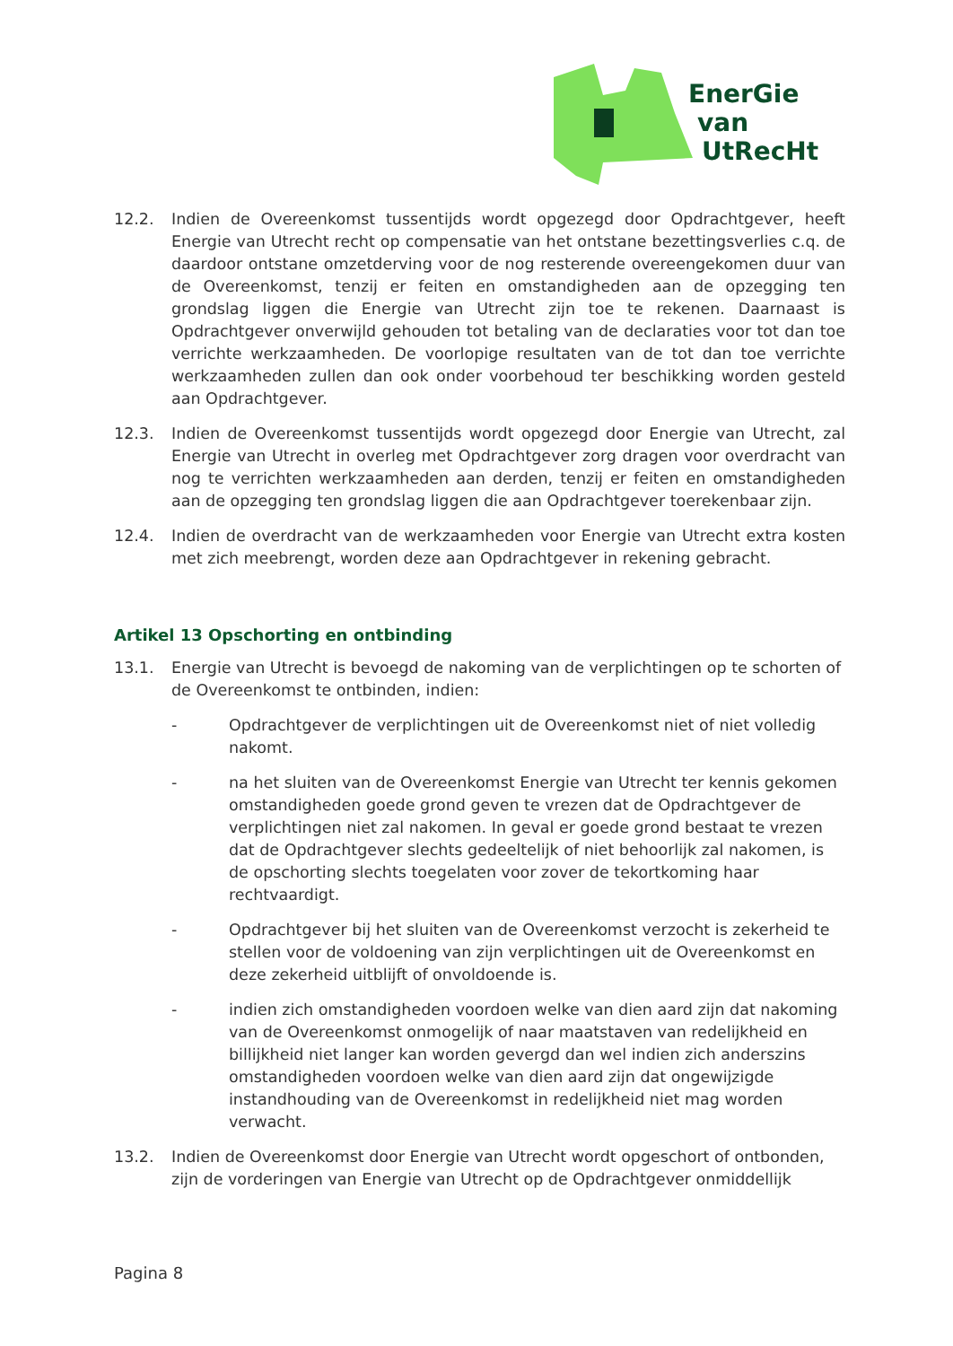EnerGie
van
UtRecHt
12.2. Indien de Overeenkomst tussentijds wordt opgezegd door Opdrachtgever, heeft Energie van Utrecht recht op compensatie van het ontstane bezettingsverlies c.q. de daardoor ontstane omzetderving voor de nog resterende overeengekomen duur van de Overeenkomst, tenzij er feiten en omstandigheden aan de opzegging ten grondslag liggen die Energie van Utrecht zijn toe te rekenen. Daarnaast is Opdrachtgever onverwijld gehouden tot betaling van de declaraties voor tot dan toe verrichte werkzaamheden. De voorlopige resultaten van de tot dan toe verrichte werkzaamheden zullen dan ook onder voorbehoud ter beschikking worden gesteld aan Opdrachtgever.
12.3. Indien de Overeenkomst tussentijds wordt opgezegd door Energie van Utrecht, zal Energie van Utrecht in overleg met Opdrachtgever zorg dragen voor overdracht van nog te verrichten werkzaamheden aan derden, tenzij er feiten en omstandigheden aan de opzegging ten grondslag liggen die aan Opdrachtgever toerekenbaar zijn.
12.4. Indien de overdracht van de werkzaamheden voor Energie van Utrecht extra kosten met zich meebrengt, worden deze aan Opdrachtgever in rekening gebracht.
Artikel 13 Opschorting en ontbinding
13.1. Energie van Utrecht is bevoegd de nakoming van de verplichtingen op te schorten of de Overeenkomst te ontbinden, indien:
- Opdrachtgever de verplichtingen uit de Overeenkomst niet of niet volledig nakomt.
- na het sluiten van de Overeenkomst Energie van Utrecht ter kennis gekomen omstandigheden goede grond geven te vrezen dat de Opdrachtgever de verplichtingen niet zal nakomen. In geval er goede grond bestaat te vrezen dat de Opdrachtgever slechts gedeeltelijk of niet behoorlijk zal nakomen, is de opschorting slechts toegelaten voor zover de tekortkoming haar rechtvaardigt.
- Opdrachtgever bij het sluiten van de Overeenkomst verzocht is zekerheid te stellen voor de voldoening van zijn verplichtingen uit de Overeenkomst en deze zekerheid uitblijft of onvoldoende is.
- indien zich omstandigheden voordoen welke van dien aard zijn dat nakoming van de Overeenkomst onmogelijk of naar maatstaven van redelijkheid en billijkheid niet langer kan worden gevergd dan wel indien zich anderszins omstandigheden voordoen welke van dien aard zijn dat ongewijzigde instandhouding van de Overeenkomst in redelijkheid niet mag worden verwacht.
13.2. Indien de Overeenkomst door Energie van Utrecht wordt opgeschort of ontbonden, zijn de vorderingen van Energie van Utrecht op de Opdrachtgever onmiddellijk
Pagina 8